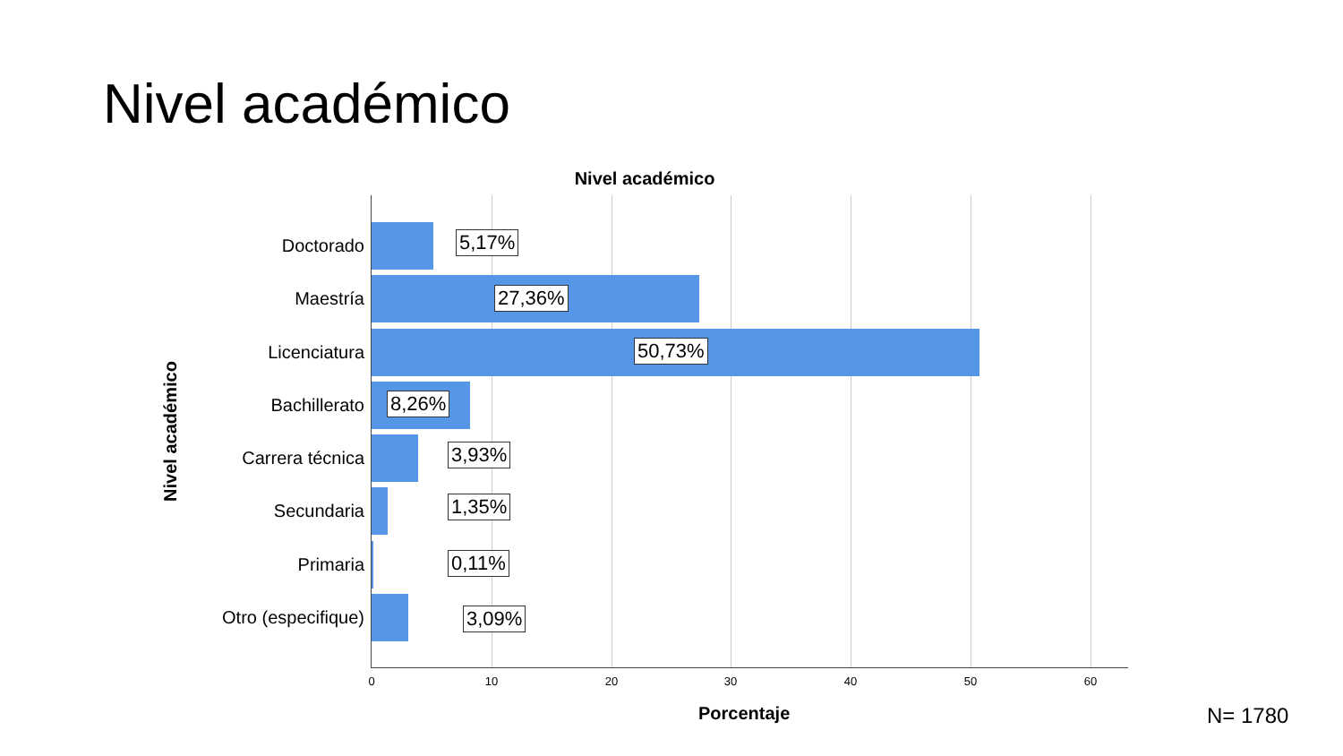Nivel académico
Nivel académico
Nivel académico
Doctorado 5,17%
Maestría
27,36%
Licenciatura
50,73%
Bachillerato
8,26%
Carrera técnica 3,93%
Secundaria 1,35%
Primaria
0,11%
Otro (especifique)
3,09%
0 10 20 30 40 50 60
Porcentaje N= 1780